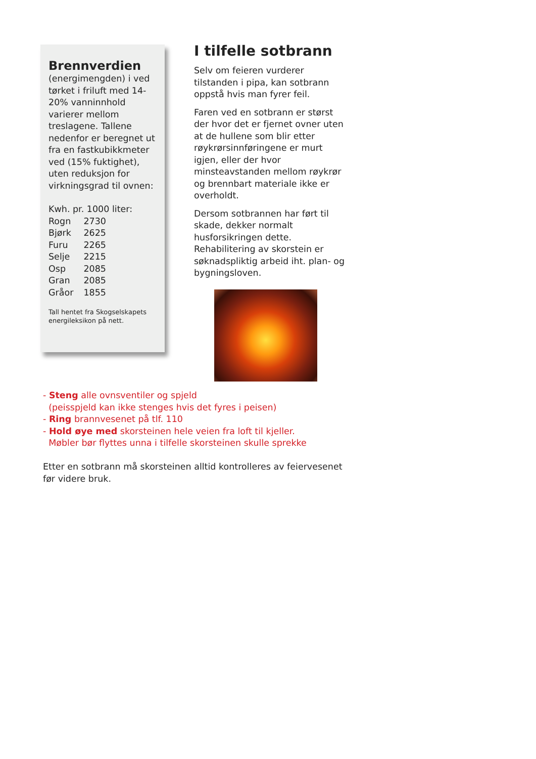Brennverdien
(energimengden) i ved tørket i friluft med 14-20% vanninnhold varierer mellom treslagene. Tallene nedenfor er beregnet ut fra en fastkubikkmeter ved (15% fuktighet), uten reduksjon for virkningsgrad til ovnen:
Kwh. pr. 1000 liter:
| Rogn | 2730 |
| Bjørk | 2625 |
| Furu | 2265 |
| Selje | 2215 |
| Osp | 2085 |
| Gran | 2085 |
| Gråor | 1855 |
Tall hentet fra Skogselskapets energileksikon på nett.
I tilfelle sotbrann
Selv om feieren vurderer tilstanden i pipa, kan sotbrann oppstå hvis man fyrer feil.
Faren ved en sotbrann er størst der hvor det er fjernet ovner uten at de hullene som blir etter røykrørsinnføringene er murt igjen, eller der hvor minsteavstanden mellom røykrør og brennbart materiale ikke er overholdt.
Dersom sotbrannen har ført til skade, dekker normalt husforsikringen dette. Rehabilitering av skorstein er søknadspliktig arbeid iht. plan- og bygningsloven.
- Steng alle ovnsventiler og spjeld
(peisspjeld kan ikke stenges hvis det fyres i peisen)
- Ring brannvesenet på tlf. 110
- Hold øye med skorsteinen hele veien fra loft til kjeller.
Møbler bør flyttes unna i tilfelle skorsteinen skulle sprekke
Etter en sotbrann må skorsteinen alltid kontrolleres av feiervesenet før videre bruk.